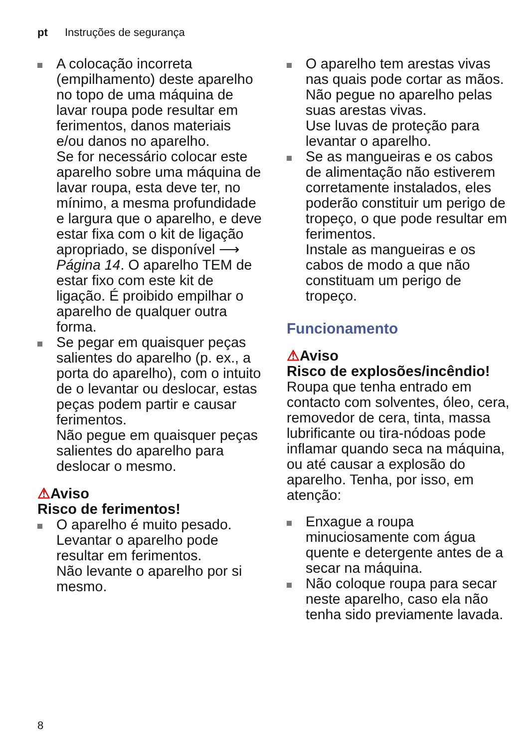pt Instruções de segurança
A colocação incorreta (empilhamento) deste aparelho no topo de uma máquina de lavar roupa pode resultar em ferimentos, danos materiais e/ou danos no aparelho.
Se for necessário colocar este aparelho sobre uma máquina de lavar roupa, esta deve ter, no mínimo, a mesma profundidade e largura que o aparelho, e deve estar fixa com o kit de ligação apropriado, se disponível ⟶ Página 14. O aparelho TEM de estar fixo com este kit de ligação. É proibido empilhar o aparelho de qualquer outra forma.
Se pegar em quaisquer peças salientes do aparelho (p. ex., a porta do aparelho), com o intuito de o levantar ou deslocar, estas peças podem partir e causar ferimentos.
Não pegue em quaisquer peças salientes do aparelho para deslocar o mesmo.
⚠Aviso
Risco de ferimentos!
O aparelho é muito pesado. Levantar o aparelho pode resultar em ferimentos.
Não levante o aparelho por si mesmo.
O aparelho tem arestas vivas nas quais pode cortar as mãos.
Não pegue no aparelho pelas suas arestas vivas.
Use luvas de proteção para levantar o aparelho.
Se as mangueiras e os cabos de alimentação não estiverem corretamente instalados, eles poderão constituir um perigo de tropeço, o que pode resultar em ferimentos.
Instale as mangueiras e os cabos de modo a que não constituam um perigo de tropeço.
Funcionamento
⚠Aviso
Risco de explosões/incêndio!
Roupa que tenha entrado em contacto com solventes, óleo, cera, removedor de cera, tinta, massa lubrificante ou tira-nódoas pode inflamar quando seca na máquina, ou até causar a explosão do aparelho. Tenha, por isso, em atenção:
Enxague a roupa minuciosamente com água quente e detergente antes de a secar na máquina.
Não coloque roupa para secar neste aparelho, caso ela não tenha sido previamente lavada.
8